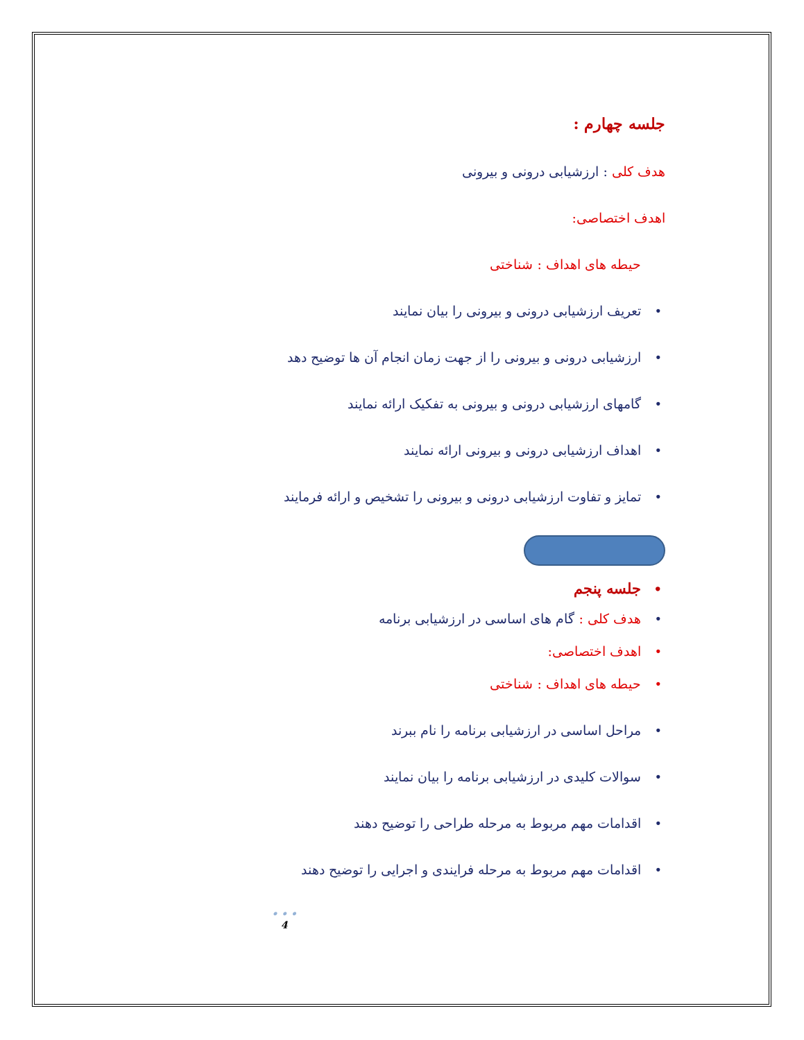جلسه چهارم :
هدف کلی : ارزشیابی درونی و بیرونی
اهدف اختصاصی:
حیطه های اهداف : شناختی
•تعریف ارزشیابی درونی و بیرونی را بیان نمایند
•ارزشیابی درونی و بیرونی را از جهت زمان انجام آن ها توضیح دهد
•گامهای ارزشیابی درونی و بیرونی به تفکیک ارائه نمایند
•اهداف ارزشیابی درونی و بیرونی ارائه نمایند
•تمایز و تفاوت ارزشیابی درونی و بیرونی را تشخیص و ارائه فرمایند
•جلسه پنجم
•هدف کلی : گام های اساسی در ارزشیابی برنامه
•اهدف اختصاصی:
•حیطه های اهداف : شناختی
•مراحل اساسی در ارزشیابی برنامه را نام ببرند
•سوالات کلیدی در ارزشیابی برنامه را بیان نمایند
•اقدامات مهم مربوط به مرحله طراحی را توضیح دهند
•اقدامات مهم مربوط به مرحله فرایندی و اجرایی را توضیح دهند
• • •
4